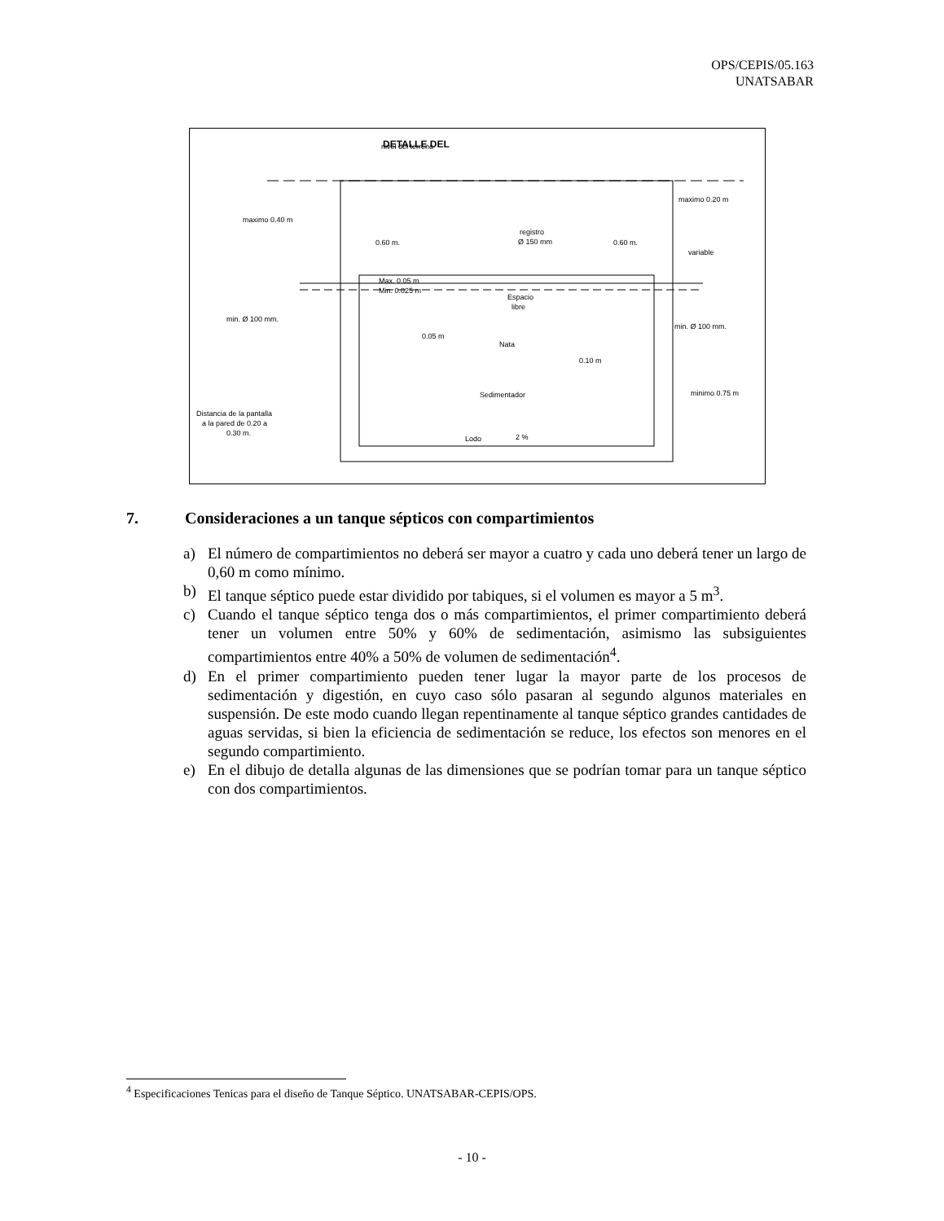OPS/CEPIS/05.163
UNATSABAR
DETALLE DEL
nivel del terreno
maximo 0.40 m
maximo 0.20 m
0.60 m.
0.60 m.
registro
Ø 150 mm
variable
Max. 0.05 m
Min. 0.025 m
Espacio
libre
min. Ø 100 mm.
min. Ø 100 mm.
0.05 m
Nata
0.10 m
Sedimentador
minimo 0.75 m
Distancia de la pantalla
a la pared de 0.20 a
0.30 m.
Lodo
2 %
7. Consideraciones a un tanque sépticos con compartimientos
a) El número de compartimientos no deberá ser mayor a cuatro y cada uno deberá tener un largo de 0,60 m como mínimo.
b) El tanque séptico puede estar dividido por tabiques, si el volumen es mayor a 5 m<sup>3</sup>.
c) Cuando el tanque séptico tenga dos o más compartimientos, el primer compartimiento deberá tener un volumen entre 50% y 60% de sedimentación, asimismo las subsiguientes compartimientos entre 40% a 50% de volumen de sedimentación<sup>4</sup>.
d) En el primer compartimiento pueden tener lugar la mayor parte de los procesos de sedimentación y digestión, en cuyo caso sólo pasaran al segundo algunos materiales en suspensión. De este modo cuando llegan repentinamente al tanque séptico grandes cantidades de aguas servidas, si bien la eficiencia de sedimentación se reduce, los efectos son menores en el segundo compartimiento.
e) En el dibujo de detalla algunas de las dimensiones que se podrían tomar para un tanque séptico con dos compartimientos.
<sup>4</sup> Especificaciones Tenicas para el diseño de Tanque Séptico. UNATSABAR-CEPIS/OPS.
- 10 -